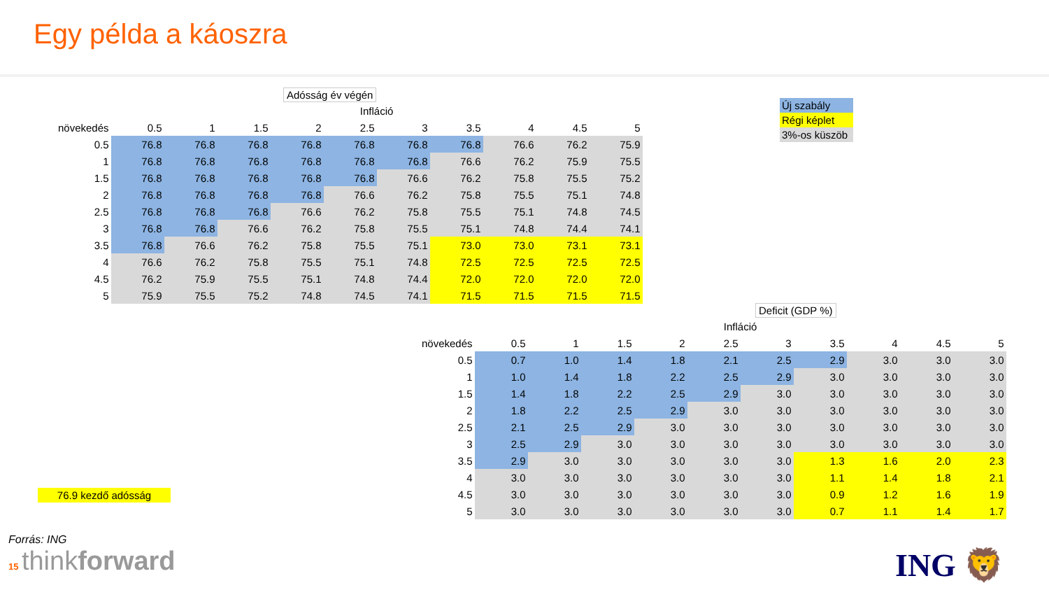Egy példa a káoszra
Adósság év végén
| | Infláció | | | | | | | | | |
| --- | --- | --- | --- | --- | --- | --- | --- | --- | --- | --- |
| növekedés | 0.5 | 1 | 1.5 | 2 | 2.5 | 3 | 3.5 | 4 | 4.5 | 5 |
| 0.5 | 76.8 | 76.8 | 76.8 | 76.8 | 76.8 | 76.8 | 76.8 | 76.6 | 76.2 | 75.9 |
| 1 | 76.8 | 76.8 | 76.8 | 76.8 | 76.8 | 76.8 | 76.6 | 76.2 | 75.9 | 75.5 |
| 1.5 | 76.8 | 76.8 | 76.8 | 76.8 | 76.8 | 76.6 | 76.2 | 75.8 | 75.5 | 75.2 |
| 2 | 76.8 | 76.8 | 76.8 | 76.8 | 76.6 | 76.2 | 75.8 | 75.5 | 75.1 | 74.8 |
| 2.5 | 76.8 | 76.8 | 76.8 | 76.6 | 76.2 | 75.8 | 75.5 | 75.1 | 74.8 | 74.5 |
| 3 | 76.8 | 76.8 | 76.6 | 76.2 | 75.8 | 75.5 | 75.1 | 74.8 | 74.4 | 74.1 |
| 3.5 | 76.8 | 76.6 | 76.2 | 75.8 | 75.5 | 75.1 | 73.0 | 73.0 | 73.1 | 73.1 |
| 4 | 76.6 | 76.2 | 75.8 | 75.5 | 75.1 | 74.8 | 72.5 | 72.5 | 72.5 | 72.5 |
| 4.5 | 76.2 | 75.9 | 75.5 | 75.1 | 74.8 | 74.4 | 72.0 | 72.0 | 72.0 | 72.0 |
| 5 | 75.9 | 75.5 | 75.2 | 74.8 | 74.5 | 74.1 | 71.5 | 71.5 | 71.5 | 71.5 |
Új szabály
Régi képlet
3%-os küszöb
Deficit (GDP %)
| | Infláció | | | | | | | | | |
| --- | --- | --- | --- | --- | --- | --- | --- | --- | --- | --- |
| növekedés | 0.5 | 1 | 1.5 | 2 | 2.5 | 3 | 3.5 | 4 | 4.5 | 5 |
| 0.5 | 0.7 | 1.0 | 1.4 | 1.8 | 2.1 | 2.5 | 2.9 | 3.0 | 3.0 | 3.0 |
| 1 | 1.0 | 1.4 | 1.8 | 2.2 | 2.5 | 2.9 | 3.0 | 3.0 | 3.0 | 3.0 |
| 1.5 | 1.4 | 1.8 | 2.2 | 2.5 | 2.9 | 3.0 | 3.0 | 3.0 | 3.0 | 3.0 |
| 2 | 1.8 | 2.2 | 2.5 | 2.9 | 3.0 | 3.0 | 3.0 | 3.0 | 3.0 | 3.0 |
| 2.5 | 2.1 | 2.5 | 2.9 | 3.0 | 3.0 | 3.0 | 3.0 | 3.0 | 3.0 | 3.0 |
| 3 | 2.5 | 2.9 | 3.0 | 3.0 | 3.0 | 3.0 | 3.0 | 3.0 | 3.0 | 3.0 |
| 3.5 | 2.9 | 3.0 | 3.0 | 3.0 | 3.0 | 3.0 | 1.3 | 1.6 | 2.0 | 2.3 |
| 4 | 3.0 | 3.0 | 3.0 | 3.0 | 3.0 | 3.0 | 1.1 | 1.4 | 1.8 | 2.1 |
| 4.5 | 3.0 | 3.0 | 3.0 | 3.0 | 3.0 | 3.0 | 0.9 | 1.2 | 1.6 | 1.9 |
| 5 | 3.0 | 3.0 | 3.0 | 3.0 | 3.0 | 3.0 | 0.7 | 1.1 | 1.4 | 1.7 |
76.9 kezdő adósság
Forrás: ING
15 thinkforward
ING 🦁